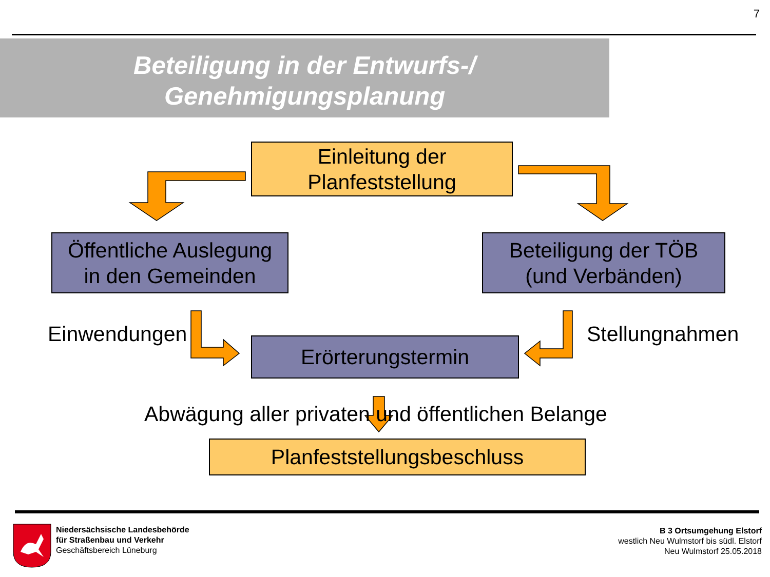7
Beteiligung in der Entwurfs-/
Genehmigungsplanung
Einleitung der
Planfeststellung
Öffentliche Auslegung
in den Gemeinden
Beteiligung der TÖB
(und Verbänden)
Einwendungen
Erörterungstermin
Stellungnahmen
Abwägung aller privaten und öffentlichen Belange
Planfeststellungsbeschluss
Niedersächsische Landesbehörde
für Straßenbau und Verkehr
Geschäftsbereich Lüneburg
B 3 Ortsumgehung Elstorf
westlich Neu Wulmstorf bis südl. Elstorf
Neu Wulmstorf 25.05.2018